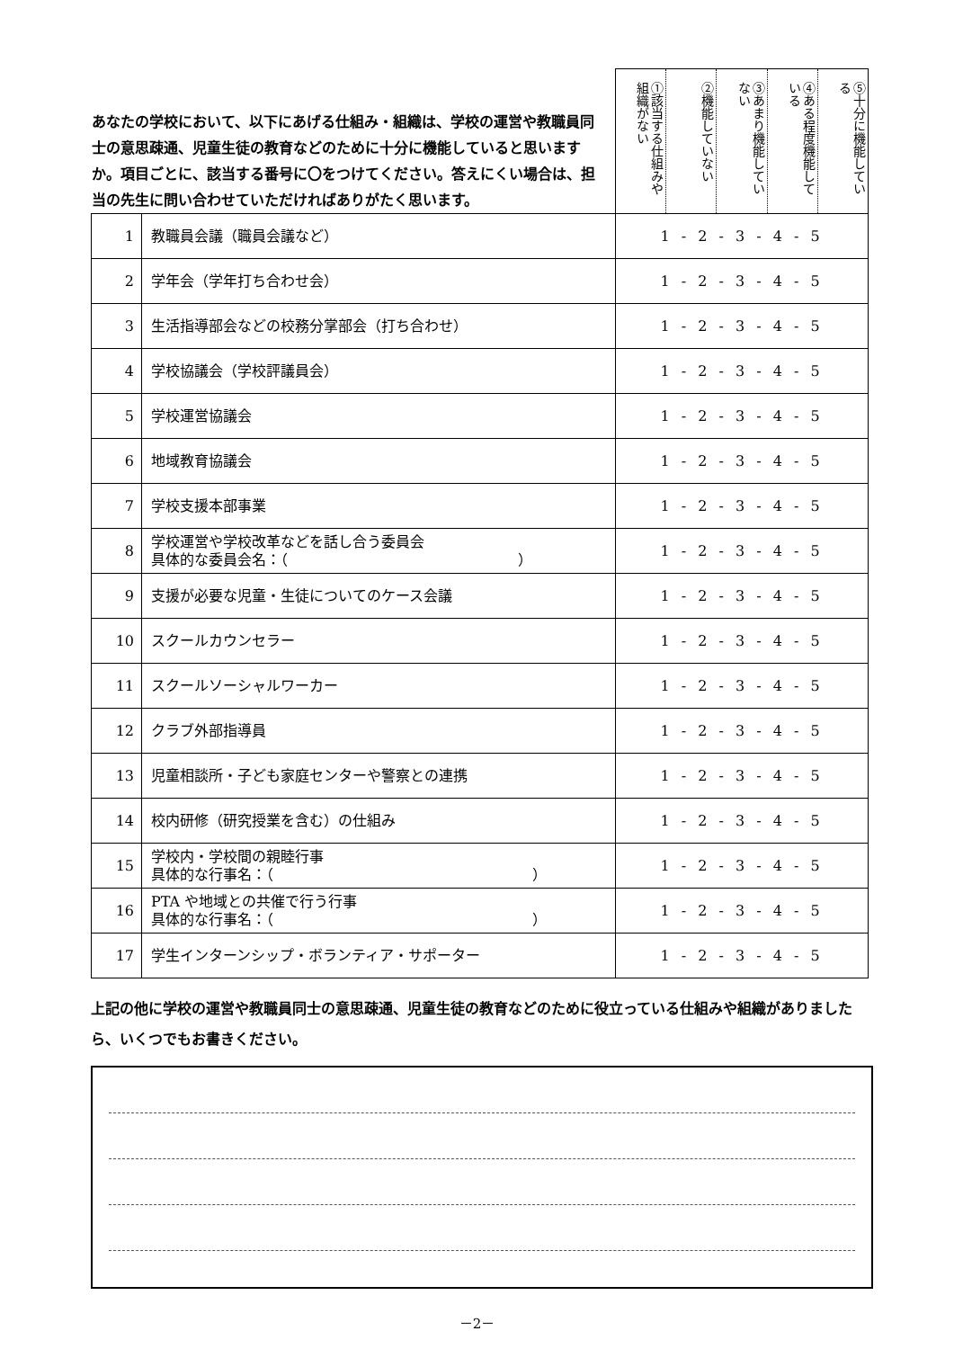| あなたの学校において、以下にあげる仕組み・組織は、学校の運営や教職員同士の意思疎通、児童生徒の教育などのために十分に機能していると思いますか。項目ごとに、該当する番号に〇をつけてください。答えにくい場合は、担当の先生に問い合わせていただければありがたく思います。 | | ①該当する仕組みや組織がない ②機能していない ③あまり機能していない ④ある程度機能している ⑤十分に機能している |
| 1 | 教職員会議（職員会議など） | 1 - 2 - 3 - 4 - 5 |
| 2 | 学年会（学年打ち合わせ会） | 1 - 2 - 3 - 4 - 5 |
| 3 | 生活指導部会などの校務分掌部会（打ち合わせ） | 1 - 2 - 3 - 4 - 5 |
| 4 | 学校協議会（学校評議員会） | 1 - 2 - 3 - 4 - 5 |
| 5 | 学校運営協議会 | 1 - 2 - 3 - 4 - 5 |
| 6 | 地域教育協議会 | 1 - 2 - 3 - 4 - 5 |
| 7 | 学校支援本部事業 | 1 - 2 - 3 - 4 - 5 |
| 8 | 学校運営や学校改革などを話し合う委員会 具体的な委員会名：（ ） | 1 - 2 - 3 - 4 - 5 |
| 9 | 支援が必要な児童・生徒についてのケース会議 | 1 - 2 - 3 - 4 - 5 |
| 10 | スクールカウンセラー | 1 - 2 - 3 - 4 - 5 |
| 11 | スクールソーシャルワーカー | 1 - 2 - 3 - 4 - 5 |
| 12 | クラブ外部指導員 | 1 - 2 - 3 - 4 - 5 |
| 13 | 児童相談所・子ども家庭センターや警察との連携 | 1 - 2 - 3 - 4 - 5 |
| 14 | 校内研修（研究授業を含む）の仕組み | 1 - 2 - 3 - 4 - 5 |
| 15 | 学校内・学校間の親睦行事 具体的な行事名：（ ） | 1 - 2 - 3 - 4 - 5 |
| 16 | PTA や地域との共催で行う行事 具体的な行事名：（ ） | 1 - 2 - 3 - 4 - 5 |
| 17 | 学生インターンシップ・ボランティア・サポーター | 1 - 2 - 3 - 4 - 5 |
上記の他に学校の運営や教職員同士の意思疎通、児童生徒の教育などのために役立っている仕組みや組織がありましたら、いくつでもお書きください。
－2－